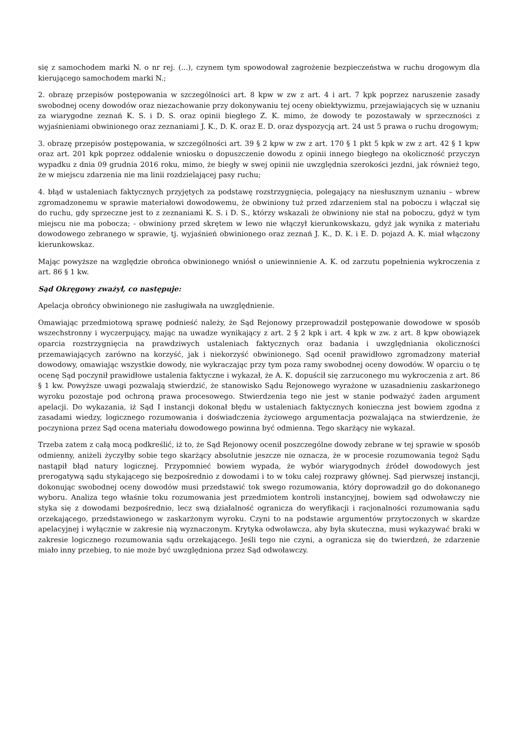się z samochodem marki N. o nr rej. (...), czynem tym spowodował zagrożenie bezpieczeństwa w ruchu drogowym dla kierującego samochodem marki N.;
2. obrazę przepisów postępowania w szczególności art. 8 kpw w zw z art. 4 i art. 7 kpk poprzez naruszenie zasady swobodnej oceny dowodów oraz niezachowanie przy dokonywaniu tej oceny obiektywizmu, przejawiających się w uznaniu za wiarygodne zeznań K. S. i D. S. oraz opinii biegłego Z. K. mimo, że dowody te pozostawały w sprzeczności z wyjaśnieniami obwinionego oraz zeznaniami J. K., D. K. oraz E. D. oraz dyspozycją art. 24 ust 5 prawa o ruchu drogowym;
3. obrazę przepisów postępowania, w szczególności art. 39 § 2 kpw w zw z art. 170 § 1 pkt 5 kpk w zw z art. 42 § 1 kpw oraz art. 201 kpk poprzez oddalenie wniosku o dopuszczenie dowodu z opinii innego biegłego na okoliczność przyczyn wypadku z dnia 09 grudnia 2016 roku, mimo, że biegły w swej opinii nie uwzględnia szerokości jezdni, jak również tego, że w miejscu zdarzenia nie ma linii rozdzielającej pasy ruchu;
4. błąd w ustaleniach faktycznych przyjętych za podstawę rozstrzygnięcia, polegający na niesłusznym uznaniu – wbrew zgromadzonemu w sprawie materiałowi dowodowemu, że obwiniony tuż przed zdarzeniem stal na poboczu i włączał się do ruchu, gdy sprzeczne jest to z zeznaniami K. S. i D. S., którzy wskazali że obwiniony nie stał na poboczu, gdyż w tym miejscu nie ma pobocza; - obwiniony przed skrętem w lewo nie włączył kierunkowskazu, gdyż jak wynika z materiału dowodowego zebranego w sprawie, tj. wyjaśnień obwinionego oraz zeznań J. K., D. K. i E. D. pojazd A. K. miał włączony kierunkowskaz.
Mając powyższe na względzie obrońca obwinionego wniósł o uniewinnienie A. K. od zarzutu popełnienia wykroczenia z art. 86 § 1 kw.
Sąd Okręgowy zważył, co następuje:
Apelacja obrońcy obwinionego nie zasługiwała na uwzględnienie.
Omawiając przedmiotową sprawę podnieść należy, że Sąd Rejonowy przeprowadził postępowanie dowodowe w sposób wszechstronny i wyczerpujący, mając na uwadze wynikający z art. 2 § 2 kpk i art. 4 kpk w zw. z art. 8 kpw obowiązek oparcia rozstrzygnięcia na prawdziwych ustaleniach faktycznych oraz badania i uwzględniania okoliczności przemawiających zarówno na korzyść, jak i niekorzyść obwinionego. Sąd ocenił prawidłowo zgromadzony materiał dowodowy, omawiając wszystkie dowody, nie wykraczając przy tym poza ramy swobodnej oceny dowodów. W oparciu o tę ocenę Sąd poczynił prawidłowe ustalenia faktyczne i wykazał, że A. K. dopuścił się zarzuconego mu wykroczenia z art. 86 § 1 kw. Powyższe uwagi pozwalają stwierdzić, że stanowisko Sądu Rejonowego wyrażone w uzasadnieniu zaskarżonego wyroku pozostaje pod ochroną prawa procesowego. Stwierdzenia tego nie jest w stanie podważyć żaden argument apelacji. Do wykazania, iż Sąd I instancji dokonał błędu w ustaleniach faktycznych konieczna jest bowiem zgodna z zasadami wiedzy, logicznego rozumowania i doświadczenia życiowego argumentacja pozwalająca na stwierdzenie, że poczyniona przez Sąd ocena materiału dowodowego powinna być odmienna. Tego skarżący nie wykazał.
Trzeba zatem z całą mocą podkreślić, iż to, że Sąd Rejonowy ocenił poszczególne dowody zebrane w tej sprawie w sposób odmienny, aniżeli życzyłby sobie tego skarżący absolutnie jeszcze nie oznacza, że w procesie rozumowania tegoż Sądu nastąpił błąd natury logicznej. Przypomnieć bowiem wypada, że wybór wiarygodnych źródeł dowodowych jest prerogatywą sądu stykającego się bezpośrednio z dowodami i to w toku całej rozprawy głównej. Sąd pierwszej instancji, dokonując swobodnej oceny dowodów musi przedstawić tok swego rozumowania, który doprowadził go do dokonanego wyboru. Analiza tego właśnie toku rozumowania jest przedmiotem kontroli instancyjnej, bowiem sąd odwoławczy nie styka się z dowodami bezpośrednio, lecz swą działalność ogranicza do weryfikacji i racjonalności rozumowania sądu orzekającego, przedstawionego w zaskarżonym wyroku. Czyni to na podstawie argumentów przytoczonych w skardze apelacyjnej i wyłącznie w zakresie nią wyznaczonym. Krytyka odwoławcza, aby była skuteczna, musi wykazywać braki w zakresie logicznego rozumowania sądu orzekającego. Jeśli tego nie czyni, a ogranicza się do twierdzeń, że zdarzenie miało inny przebieg, to nie może być uwzględniona przez Sąd odwoławczy.